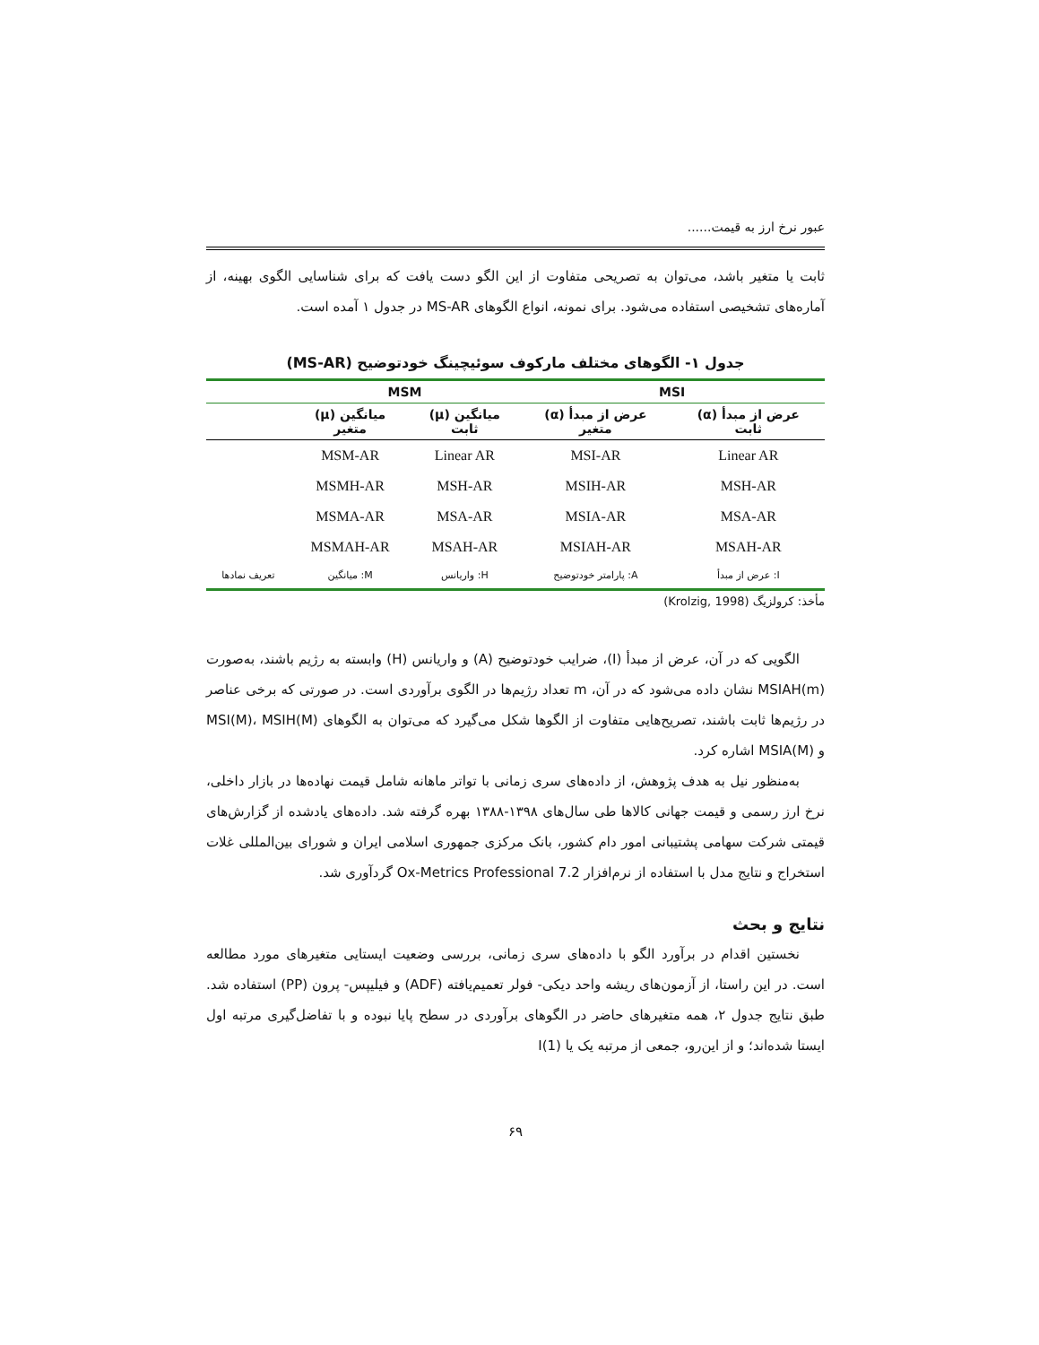عبور نرخ ارز به قیمت......
ثابت یا متغیر باشد، می‌توان به تصریحی متفاوت از این الگو دست یافت که برای شناسایی الگوی بهینه، از آماره‌های تشخیصی استفاده می‌شود. برای نمونه، انواع الگوهای MS-AR در جدول ۱ آمده است.
جدول ۱- الگوهای مختلف مارکوف سوئیچینگ خودتوضیح (MS-AR)
| MSI | | MSM | | |
| --- | --- | --- | --- | --- |
| عرض از مبدأ (α) ثابت | عرض از مبدأ (α) متغیر | میانگین (μ) ثابت | میانگین (μ) متغیر | |
| Linear AR | MSI-AR | Linear AR | MSM-AR | |
| MSH-AR | MSIH-AR | MSH-AR | MSMH-AR | |
| MSA-AR | MSIA-AR | MSA-AR | MSMA-AR | |
| MSAH-AR | MSIAH-AR | MSAH-AR | MSMAH-AR | |
| I: عرض از مبدأ | A: پارامتر خودتوضیح | H: واریانس | M: میانگین | تعریف نمادها |
مأخذ: کرولزیگ (Krolzig, 1998)
الگویی که در آن، عرض از مبدأ (I)، ضرایب خودتوضیح (A) و واریانس (H) وابسته به رژیم باشند، به‌صورت MSIAH(m) نشان داده می‌شود که در آن، m تعداد رژیم‌ها در الگوی برآوردی است. در صورتی که برخی عناصر در رژیم‌ها ثابت باشند، تصریح‌هایی متفاوت از الگوها شکل می‌گیرد که می‌توان به الگوهای MSI(M)، MSIH(M) و MSIA(M) اشاره کرد.
به‌منظور نیل به هدف پژوهش، از داده‌های سری زمانی با تواتر ماهانه شامل قیمت نهاده‌ها در بازار داخلی، نرخ ارز رسمی و قیمت جهانی کالاها طی سال‌های ۱۳۹۸-۱۳۸۸ بهره گرفته شد. داده‌های یادشده از گزارش‌های قیمتی شرکت سهامی پشتیبانی امور دام کشور، بانک مرکزی جمهوری اسلامی ایران و شورای بین‌المللی غلات استخراج و نتایج مدل با استفاده از نرم‌افزار Ox-Metrics Professional 7.2 گردآوری شد.
نتایج و بحث
نخستین اقدام در برآورد الگو با داده‌های سری زمانی، بررسی وضعیت ایستایی متغیرهای مورد مطالعه است. در این راستا، از آزمون‌های ریشه واحد دیکی- فولر تعمیم‌یافته (ADF) و فیلیپس- پرون (PP) استفاده شد. طبق نتایج جدول ۲، همه متغیرهای حاضر در الگوهای برآوردی در سطح پایا نبوده و با تفاضل‌گیری مرتبه اول ایستا شده‌اند؛ و از این‌رو، جمعی از مرتبه یک یا I(1)
۶۹